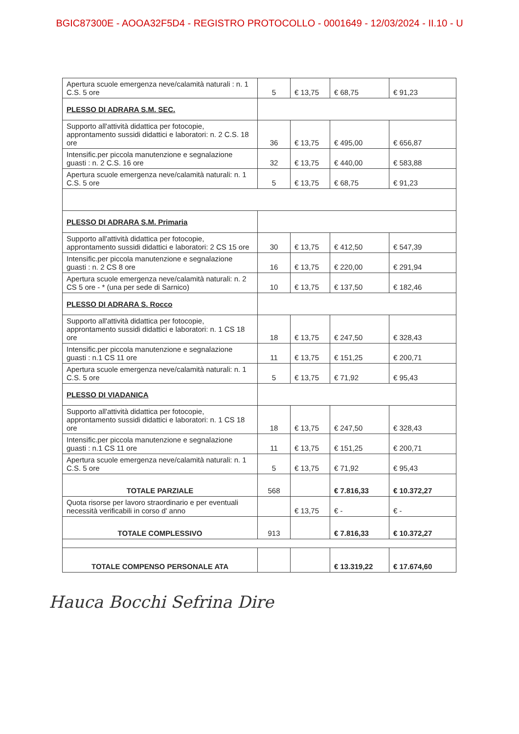BGIC87300E - AOOA32F5D4 - REGISTRO PROTOCOLLO - 0001649 - 12/03/2024 - II.10 - U
| Apertura scuole emergenza neve/calamità naturali : n. 1 C.S. 5 ore | 5 | € 13,75 | € 68,75 | € 91,23 |
| PLESSO DI ADRARA S.M. SEC. | | | | |
| Supporto all'attività didattica per fotocopie, approntamento sussidi didattici e laboratori: n. 2 C.S. 18 ore | 36 | € 13,75 | € 495,00 | € 656,87 |
| Intensific.per piccola manutenzione e segnalazione guasti : n. 2 C.S. 16 ore | 32 | € 13,75 | € 440,00 | € 583,88 |
| Apertura scuole emergenza neve/calamità naturali: n. 1 C.S. 5 ore | 5 | € 13,75 | € 68,75 | € 91,23 |
| PLESSO DI ADRARA S.M. Primaria | | | | |
| Supporto all'attività didattica per fotocopie, approntamento sussidi didattici e laboratori: 2 CS 15 ore | 30 | € 13,75 | € 412,50 | € 547,39 |
| Intensific.per piccola manutenzione e segnalazione guasti : n. 2 CS 8 ore | 16 | € 13,75 | € 220,00 | € 291,94 |
| Apertura scuole emergenza neve/calamità naturali: n. 2 CS 5 ore - * (una per sede di Sarnico) | 10 | € 13,75 | € 137,50 | € 182,46 |
| PLESSO DI ADRARA S. Rocco | | | | |
| Supporto all'attività didattica per fotocopie, approntamento sussidi didattici e laboratori: n. 1 CS 18 ore | 18 | € 13,75 | € 247,50 | € 328,43 |
| Intensific.per piccola manutenzione e segnalazione guasti : n.1 CS 11 ore | 11 | € 13,75 | € 151,25 | € 200,71 |
| Apertura scuole emergenza neve/calamità naturali: n. 1 C.S. 5 ore | 5 | € 13,75 | € 71,92 | € 95,43 |
| PLESSO DI VIADANICA | | | | |
| Supporto all'attività didattica per fotocopie, approntamento sussidi didattici e laboratori: n. 1 CS 18 ore | 18 | € 13,75 | € 247,50 | € 328,43 |
| Intensific.per piccola manutenzione e segnalazione guasti : n.1 CS 11 ore | 11 | € 13,75 | € 151,25 | € 200,71 |
| Apertura scuole emergenza neve/calamità naturali: n. 1 C.S. 5 ore | 5 | € 13,75 | € 71,92 | € 95,43 |
| TOTALE PARZIALE | 568 | | € 7.816,33 | € 10.372,27 |
| Quota risorse per lavoro straordinario e per eventuali necessità verificabili in corso d' anno | | € 13,75 | € - | € - |
| TOTALE COMPLESSIVO | 913 | | € 7.816,33 | € 10.372,27 |
| TOTALE COMPENSO PERSONALE ATA | | | € 13.319,22 | € 17.674,60 |
Hauca Bocchi Sefrina Dire